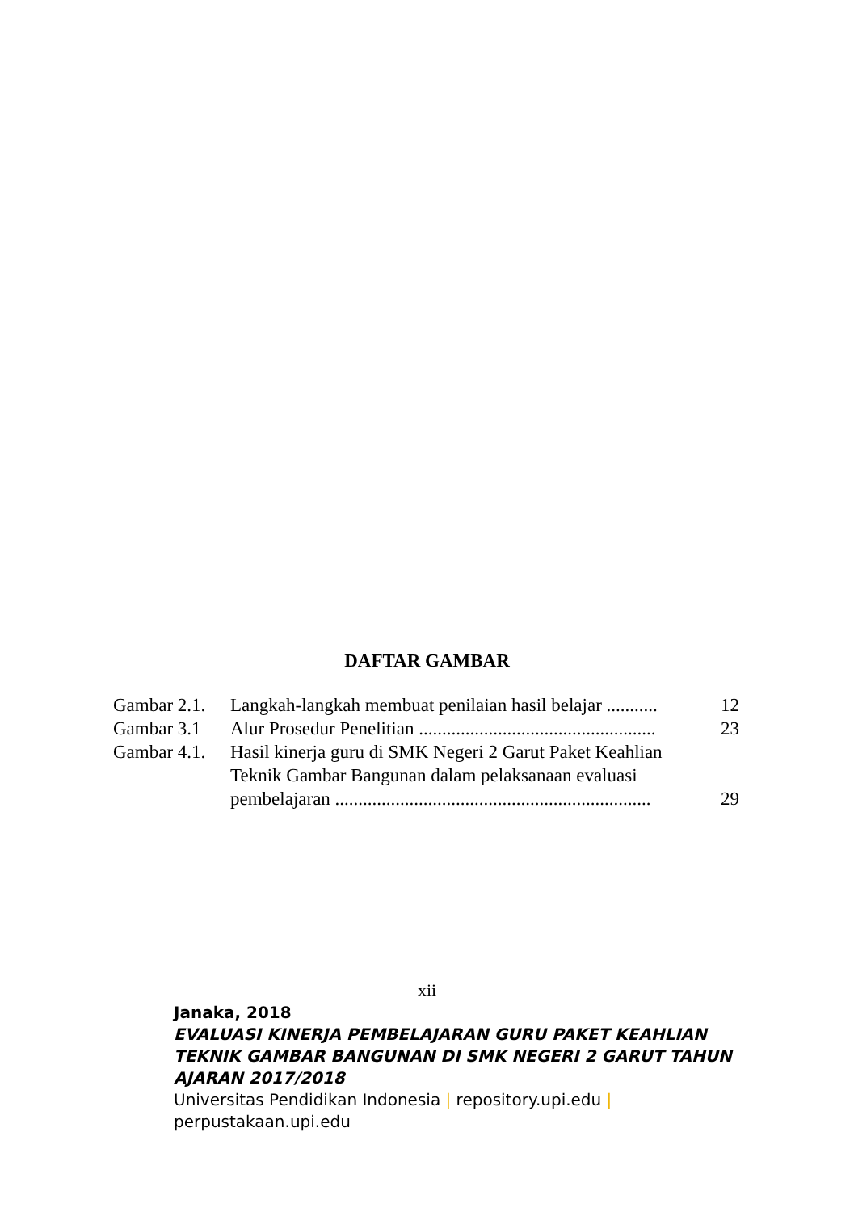DAFTAR GAMBAR
| Gambar 2.1. | Langkah-langkah membuat penilaian hasil belajar ........... | 12 |
| Gambar 3.1 | Alur Prosedur Penelitian ................................................... | 23 |
| Gambar 4.1. | Hasil kinerja guru di SMK Negeri 2 Garut Paket Keahlian Teknik Gambar Bangunan dalam pelaksanaan evaluasi pembelajaran .................................................................... | 29 |
xii
Janaka, 2018
EVALUASI KINERJA PEMBELAJARAN GURU PAKET KEAHLIAN TEKNIK GAMBAR BANGUNAN DI SMK NEGERI 2 GARUT TAHUN AJARAN 2017/2018
Universitas Pendidikan Indonesia | repository.upi.edu | perpustakaan.upi.edu